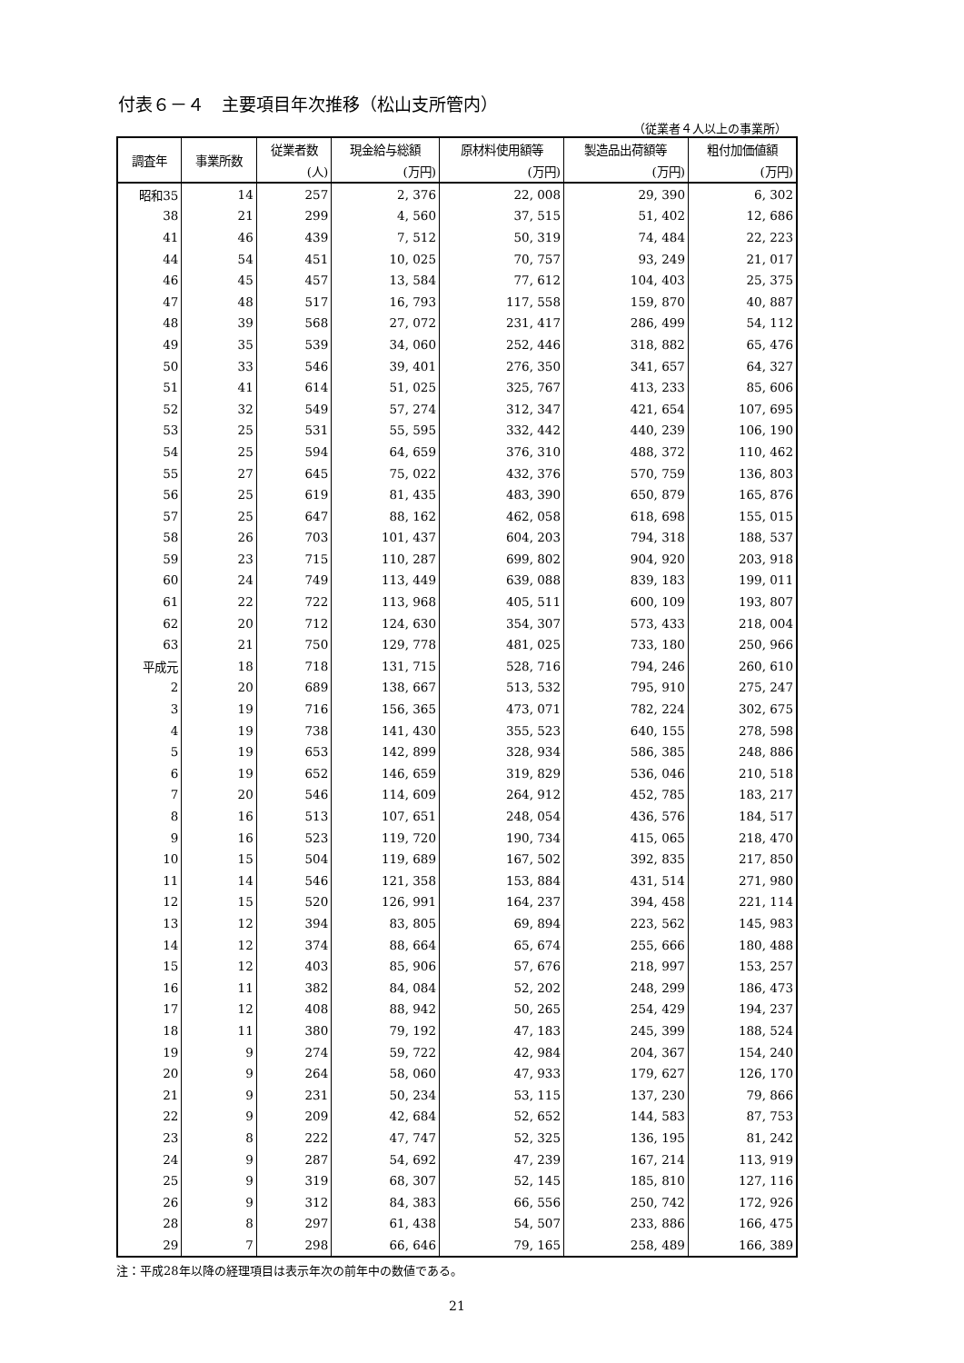付表６－４　主要項目年次推移（松山支所管内）
（従業者４人以上の事業所）
| 調査年 | 事業所数 | 従業者数 | 現金給与総額 | 原材料使用額等 | 製造品出荷額等 | 粗付加価値額 |
| --- | --- | --- | --- | --- | --- | --- |
| | | (人) | (万円) | (万円) | (万円) | (万円) |
| 昭和35 | 14 | 257 | 2, 376 | 22, 008 | 29, 390 | 6, 302 |
| 38 | 21 | 299 | 4, 560 | 37, 515 | 51, 402 | 12, 686 |
| 41 | 46 | 439 | 7, 512 | 50, 319 | 74, 484 | 22, 223 |
| 44 | 54 | 451 | 10, 025 | 70, 757 | 93, 249 | 21, 017 |
| 46 | 45 | 457 | 13, 584 | 77, 612 | 104, 403 | 25, 375 |
| 47 | 48 | 517 | 16, 793 | 117, 558 | 159, 870 | 40, 887 |
| 48 | 39 | 568 | 27, 072 | 231, 417 | 286, 499 | 54, 112 |
| 49 | 35 | 539 | 34, 060 | 252, 446 | 318, 882 | 65, 476 |
| 50 | 33 | 546 | 39, 401 | 276, 350 | 341, 657 | 64, 327 |
| 51 | 41 | 614 | 51, 025 | 325, 767 | 413, 233 | 85, 606 |
| 52 | 32 | 549 | 57, 274 | 312, 347 | 421, 654 | 107, 695 |
| 53 | 25 | 531 | 55, 595 | 332, 442 | 440, 239 | 106, 190 |
| 54 | 25 | 594 | 64, 659 | 376, 310 | 488, 372 | 110, 462 |
| 55 | 27 | 645 | 75, 022 | 432, 376 | 570, 759 | 136, 803 |
| 56 | 25 | 619 | 81, 435 | 483, 390 | 650, 879 | 165, 876 |
| 57 | 25 | 647 | 88, 162 | 462, 058 | 618, 698 | 155, 015 |
| 58 | 26 | 703 | 101, 437 | 604, 203 | 794, 318 | 188, 537 |
| 59 | 23 | 715 | 110, 287 | 699, 802 | 904, 920 | 203, 918 |
| 60 | 24 | 749 | 113, 449 | 639, 088 | 839, 183 | 199, 011 |
| 61 | 22 | 722 | 113, 968 | 405, 511 | 600, 109 | 193, 807 |
| 62 | 20 | 712 | 124, 630 | 354, 307 | 573, 433 | 218, 004 |
| 63 | 21 | 750 | 129, 778 | 481, 025 | 733, 180 | 250, 966 |
| 平成元 | 18 | 718 | 131, 715 | 528, 716 | 794, 246 | 260, 610 |
| 2 | 20 | 689 | 138, 667 | 513, 532 | 795, 910 | 275, 247 |
| 3 | 19 | 716 | 156, 365 | 473, 071 | 782, 224 | 302, 675 |
| 4 | 19 | 738 | 141, 430 | 355, 523 | 640, 155 | 278, 598 |
| 5 | 19 | 653 | 142, 899 | 328, 934 | 586, 385 | 248, 886 |
| 6 | 19 | 652 | 146, 659 | 319, 829 | 536, 046 | 210, 518 |
| 7 | 20 | 546 | 114, 609 | 264, 912 | 452, 785 | 183, 217 |
| 8 | 16 | 513 | 107, 651 | 248, 054 | 436, 576 | 184, 517 |
| 9 | 16 | 523 | 119, 720 | 190, 734 | 415, 065 | 218, 470 |
| 10 | 15 | 504 | 119, 689 | 167, 502 | 392, 835 | 217, 850 |
| 11 | 14 | 546 | 121, 358 | 153, 884 | 431, 514 | 271, 980 |
| 12 | 15 | 520 | 126, 991 | 164, 237 | 394, 458 | 221, 114 |
| 13 | 12 | 394 | 83, 805 | 69, 894 | 223, 562 | 145, 983 |
| 14 | 12 | 374 | 88, 664 | 65, 674 | 255, 666 | 180, 488 |
| 15 | 12 | 403 | 85, 906 | 57, 676 | 218, 997 | 153, 257 |
| 16 | 11 | 382 | 84, 084 | 52, 202 | 248, 299 | 186, 473 |
| 17 | 12 | 408 | 88, 942 | 50, 265 | 254, 429 | 194, 237 |
| 18 | 11 | 380 | 79, 192 | 47, 183 | 245, 399 | 188, 524 |
| 19 | 9 | 274 | 59, 722 | 42, 984 | 204, 367 | 154, 240 |
| 20 | 9 | 264 | 58, 060 | 47, 933 | 179, 627 | 126, 170 |
| 21 | 9 | 231 | 50, 234 | 53, 115 | 137, 230 | 79, 866 |
| 22 | 9 | 209 | 42, 684 | 52, 652 | 144, 583 | 87, 753 |
| 23 | 8 | 222 | 47, 747 | 52, 325 | 136, 195 | 81, 242 |
| 24 | 9 | 287 | 54, 692 | 47, 239 | 167, 214 | 113, 919 |
| 25 | 9 | 319 | 68, 307 | 52, 145 | 185, 810 | 127, 116 |
| 26 | 9 | 312 | 84, 383 | 66, 556 | 250, 742 | 172, 926 |
| 28 | 8 | 297 | 61, 438 | 54, 507 | 233, 886 | 166, 475 |
| 29 | 7 | 298 | 66, 646 | 79, 165 | 258, 489 | 166, 389 |
注：平成28年以降の経理項目は表示年次の前年中の数値である。
21